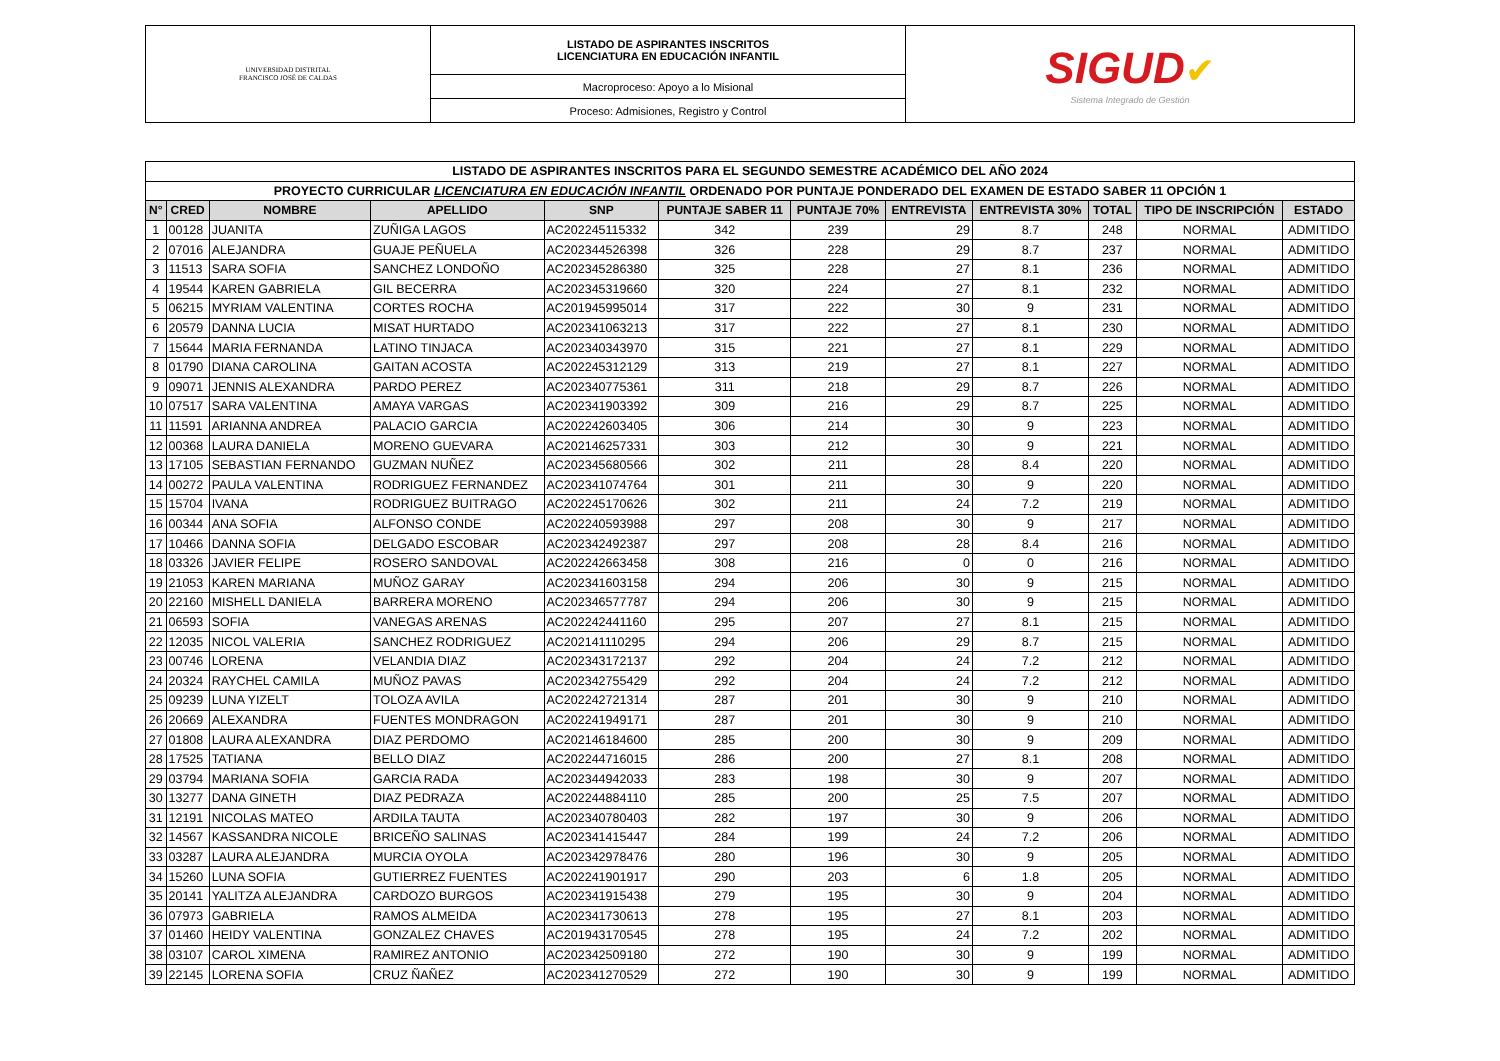| UNIVERSIDAD DISTRITAL FRANCISCO JOSÉ DE CALDAS | LISTADO DE ASPIRANTES INSCRITOS LICENCIATURA EN EDUCACIÓN INFANTIL | SIGUD ✔ Sistema Integrado de Gestión |
| | Macroproceso: Apoyo a lo Misional | |
| | Proceso: Admisiones, Registro y Control | |
| LISTADO DE ASPIRANTES INSCRITOS PARA EL SEGUNDO SEMESTRE ACADÉMICO DEL AÑO 2024 | | | | | | | | | | | |
| PROYECTO CURRICULAR LICENCIATURA EN EDUCACIÓN INFANTIL ORDENADO POR PUNTAJE PONDERADO DEL EXAMEN DE ESTADO SABER 11 OPCIÓN 1 | | | | | | | | | | | |
| N° | CRED | NOMBRE | APELLIDO | SNP | PUNTAJE SABER 11 | PUNTAJE 70% | ENTREVISTA | ENTREVISTA 30% | TOTAL | TIPO DE INSCRIPCIÓN | ESTADO |
| 1 | 00128 | JUANITA | ZUÑIGA LAGOS | AC202245115332 | 342 | 239 | 29 | 8.7 | 248 | NORMAL | ADMITIDO |
| 2 | 07016 | ALEJANDRA | GUAJE PEÑUELA | AC202344526398 | 326 | 228 | 29 | 8.7 | 237 | NORMAL | ADMITIDO |
| 3 | 11513 | SARA SOFIA | SANCHEZ LONDOÑO | AC202345286380 | 325 | 228 | 27 | 8.1 | 236 | NORMAL | ADMITIDO |
| 4 | 19544 | KAREN GABRIELA | GIL BECERRA | AC202345319660 | 320 | 224 | 27 | 8.1 | 232 | NORMAL | ADMITIDO |
| 5 | 06215 | MYRIAM VALENTINA | CORTES ROCHA | AC201945995014 | 317 | 222 | 30 | 9 | 231 | NORMAL | ADMITIDO |
| 6 | 20579 | DANNA LUCIA | MISAT HURTADO | AC202341063213 | 317 | 222 | 27 | 8.1 | 230 | NORMAL | ADMITIDO |
| 7 | 15644 | MARIA FERNANDA | LATINO TINJACA | AC202340343970 | 315 | 221 | 27 | 8.1 | 229 | NORMAL | ADMITIDO |
| 8 | 01790 | DIANA CAROLINA | GAITAN ACOSTA | AC202245312129 | 313 | 219 | 27 | 8.1 | 227 | NORMAL | ADMITIDO |
| 9 | 09071 | JENNIS ALEXANDRA | PARDO PEREZ | AC202340775361 | 311 | 218 | 29 | 8.7 | 226 | NORMAL | ADMITIDO |
| 10 | 07517 | SARA VALENTINA | AMAYA VARGAS | AC202341903392 | 309 | 216 | 29 | 8.7 | 225 | NORMAL | ADMITIDO |
| 11 | 11591 | ARIANNA ANDREA | PALACIO GARCIA | AC202242603405 | 306 | 214 | 30 | 9 | 223 | NORMAL | ADMITIDO |
| 12 | 00368 | LAURA DANIELA | MORENO GUEVARA | AC202146257331 | 303 | 212 | 30 | 9 | 221 | NORMAL | ADMITIDO |
| 13 | 17105 | SEBASTIAN FERNANDO | GUZMAN NUÑEZ | AC202345680566 | 302 | 211 | 28 | 8.4 | 220 | NORMAL | ADMITIDO |
| 14 | 00272 | PAULA VALENTINA | RODRIGUEZ FERNANDEZ | AC202341074764 | 301 | 211 | 30 | 9 | 220 | NORMAL | ADMITIDO |
| 15 | 15704 | IVANA | RODRIGUEZ BUITRAGO | AC202245170626 | 302 | 211 | 24 | 7.2 | 219 | NORMAL | ADMITIDO |
| 16 | 00344 | ANA SOFIA | ALFONSO CONDE | AC202240593988 | 297 | 208 | 30 | 9 | 217 | NORMAL | ADMITIDO |
| 17 | 10466 | DANNA SOFIA | DELGADO ESCOBAR | AC202342492387 | 297 | 208 | 28 | 8.4 | 216 | NORMAL | ADMITIDO |
| 18 | 03326 | JAVIER FELIPE | ROSERO SANDOVAL | AC202242663458 | 308 | 216 | 0 | 0 | 216 | NORMAL | ADMITIDO |
| 19 | 21053 | KAREN MARIANA | MUÑOZ GARAY | AC202341603158 | 294 | 206 | 30 | 9 | 215 | NORMAL | ADMITIDO |
| 20 | 22160 | MISHELL DANIELA | BARRERA MORENO | AC202346577787 | 294 | 206 | 30 | 9 | 215 | NORMAL | ADMITIDO |
| 21 | 06593 | SOFIA | VANEGAS ARENAS | AC202242441160 | 295 | 207 | 27 | 8.1 | 215 | NORMAL | ADMITIDO |
| 22 | 12035 | NICOL VALERIA | SANCHEZ RODRIGUEZ | AC202141110295 | 294 | 206 | 29 | 8.7 | 215 | NORMAL | ADMITIDO |
| 23 | 00746 | LORENA | VELANDIA DIAZ | AC202343172137 | 292 | 204 | 24 | 7.2 | 212 | NORMAL | ADMITIDO |
| 24 | 20324 | RAYCHEL CAMILA | MUÑOZ PAVAS | AC202342755429 | 292 | 204 | 24 | 7.2 | 212 | NORMAL | ADMITIDO |
| 25 | 09239 | LUNA YIZELT | TOLOZA AVILA | AC202242721314 | 287 | 201 | 30 | 9 | 210 | NORMAL | ADMITIDO |
| 26 | 20669 | ALEXANDRA | FUENTES MONDRAGON | AC202241949171 | 287 | 201 | 30 | 9 | 210 | NORMAL | ADMITIDO |
| 27 | 01808 | LAURA ALEXANDRA | DIAZ PERDOMO | AC202146184600 | 285 | 200 | 30 | 9 | 209 | NORMAL | ADMITIDO |
| 28 | 17525 | TATIANA | BELLO DIAZ | AC202244716015 | 286 | 200 | 27 | 8.1 | 208 | NORMAL | ADMITIDO |
| 29 | 03794 | MARIANA SOFIA | GARCIA RADA | AC202344942033 | 283 | 198 | 30 | 9 | 207 | NORMAL | ADMITIDO |
| 30 | 13277 | DANA GINETH | DIAZ PEDRAZA | AC202244884110 | 285 | 200 | 25 | 7.5 | 207 | NORMAL | ADMITIDO |
| 31 | 12191 | NICOLAS MATEO | ARDILA TAUTA | AC202340780403 | 282 | 197 | 30 | 9 | 206 | NORMAL | ADMITIDO |
| 32 | 14567 | KASSANDRA NICOLE | BRICEÑO SALINAS | AC202341415447 | 284 | 199 | 24 | 7.2 | 206 | NORMAL | ADMITIDO |
| 33 | 03287 | LAURA ALEJANDRA | MURCIA OYOLA | AC202342978476 | 280 | 196 | 30 | 9 | 205 | NORMAL | ADMITIDO |
| 34 | 15260 | LUNA SOFIA | GUTIERREZ FUENTES | AC202241901917 | 290 | 203 | 6 | 1.8 | 205 | NORMAL | ADMITIDO |
| 35 | 20141 | YALITZA ALEJANDRA | CARDOZO BURGOS | AC202341915438 | 279 | 195 | 30 | 9 | 204 | NORMAL | ADMITIDO |
| 36 | 07973 | GABRIELA | RAMOS ALMEIDA | AC202341730613 | 278 | 195 | 27 | 8.1 | 203 | NORMAL | ADMITIDO |
| 37 | 01460 | HEIDY VALENTINA | GONZALEZ CHAVES | AC201943170545 | 278 | 195 | 24 | 7.2 | 202 | NORMAL | ADMITIDO |
| 38 | 03107 | CAROL XIMENA | RAMIREZ ANTONIO | AC202342509180 | 272 | 190 | 30 | 9 | 199 | NORMAL | ADMITIDO |
| 39 | 22145 | LORENA SOFIA | CRUZ ÑAÑEZ | AC202341270529 | 272 | 190 | 30 | 9 | 199 | NORMAL | ADMITIDO |